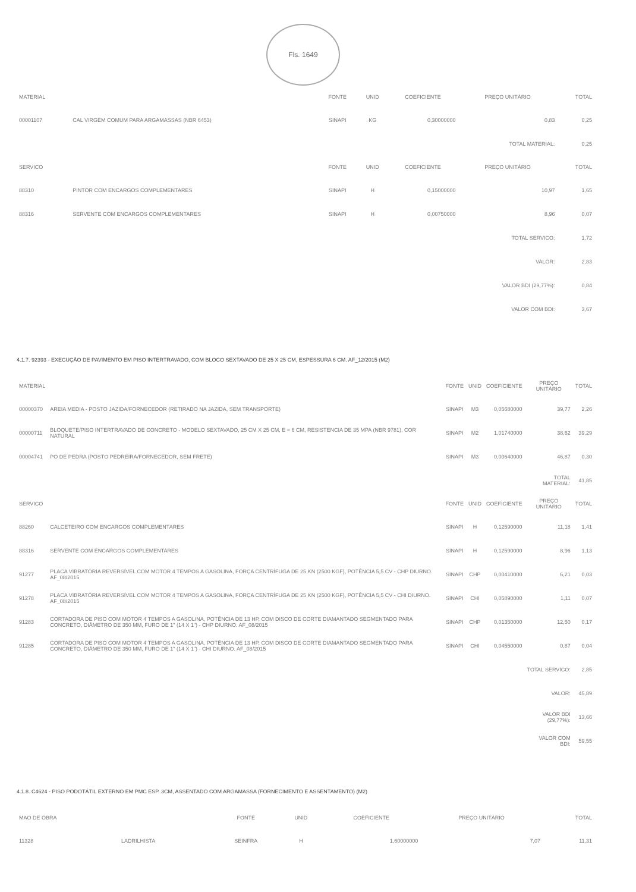Fls. 1649
| MATERIAL | | FONTE | UNID | COEFICIENTE | PREÇO UNITÁRIO | TOTAL |
| --- | --- | --- | --- | --- | --- | --- |
| 00001107 | CAL VIRGEM COMUM PARA ARGAMASSAS (NBR 6453) | SINAPI | KG | 0,30000000 | 0,83 | 0,25 |
| | | | | | TOTAL MATERIAL: | 0,25 |
| SERVICO | | FONTE | UNID | COEFICIENTE | PREÇO UNITÁRIO | TOTAL |
| 88310 | PINTOR COM ENCARGOS COMPLEMENTARES | SINAPI | H | 0,15000000 | 10,97 | 1,65 |
| 88316 | SERVENTE COM ENCARGOS COMPLEMENTARES | SINAPI | H | 0,00750000 | 8,96 | 0,07 |
| | | | | | TOTAL SERVICO: | 1,72 |
| | | | | | VALOR: | 2,83 |
| | | | | | VALOR BDI (29,77%): | 0,84 |
| | | | | | VALOR COM BDI: | 3,67 |
4.1.7. 92393 - EXECUÇÃO DE PAVIMENTO EM PISO INTERTRAVADO, COM BLOCO SEXTAVADO DE 25 X 25 CM, ESPESSURA 6 CM. AF_12/2015 (M2)
| MATERIAL | | FONTE | UNID | COEFICIENTE | PREÇO UNITÁRIO | TOTAL |
| --- | --- | --- | --- | --- | --- | --- |
| 00000370 | AREIA MEDIA - POSTO JAZIDA/FORNECEDOR (RETIRADO NA JAZIDA, SEM TRANSPORTE) | SINAPI | M3 | 0,05680000 | 39,77 | 2,26 |
| 00000711 | BLOQUETE/PISO INTERTRAVADO DE CONCRETO - MODELO SEXTAVADO, 25 CM X 25 CM, E = 6 CM, RESISTENCIA DE 35 MPA (NBR 9781), COR NATURAL | SINAPI | M2 | 1,01740000 | 38,62 | 39,29 |
| 00004741 | PO DE PEDRA (POSTO PEDREIRA/FORNECEDOR, SEM FRETE) | SINAPI | M3 | 0,00640000 | 46,87 | 0,30 |
| | | | | | TOTAL MATERIAL: | 41,85 |
| SERVICO | | FONTE | UNID | COEFICIENTE | PREÇO UNITÁRIO | TOTAL |
| 88260 | CALCETEIRO COM ENCARGOS COMPLEMENTARES | SINAPI | H | 0,12590000 | 11,18 | 1,41 |
| 88316 | SERVENTE COM ENCARGOS COMPLEMENTARES | SINAPI | H | 0,12590000 | 8,96 | 1,13 |
| 91277 | PLACA VIBRATÓRIA REVERSÍVEL COM MOTOR 4 TEMPOS A GASOLINA, FORÇA CENTRÍFUGA DE 25 KN (2500 KGF), POTÊNCIA 5,5 CV - CHP DIURNO. AF_08/2015 | SINAPI | CHP | 0,00410000 | 6,21 | 0,03 |
| 91278 | PLACA VIBRATÓRIA REVERSÍVEL COM MOTOR 4 TEMPOS A GASOLINA, FORÇA CENTRÍFUGA DE 25 KN (2500 KGF), POTÊNCIA 5,5 CV - CHI DIURNO. AF_08/2015 | SINAPI | CHI | 0,05890000 | 1,11 | 0,07 |
| 91283 | CORTADORA DE PISO COM MOTOR 4 TEMPOS A GASOLINA, POTÊNCIA DE 13 HP, COM DISCO DE CORTE DIAMANTADO SEGMENTADO PARA CONCRETO, DIÂMETRO DE 350 MM, FURO DE 1" (14 X 1") - CHP DIURNO. AF_08/2015 | SINAPI | CHP | 0,01350000 | 12,50 | 0,17 |
| 91285 | CORTADORA DE PISO COM MOTOR 4 TEMPOS A GASOLINA, POTÊNCIA DE 13 HP, COM DISCO DE CORTE DIAMANTADO SEGMENTADO PARA CONCRETO, DIÂMETRO DE 350 MM, FURO DE 1" (14 X 1") - CHI DIURNO. AF_08/2015 | SINAPI | CHI | 0,04550000 | 0,87 | 0,04 |
| | | | | | TOTAL SERVICO: | 2,85 |
| | | | | | VALOR: | 45,89 |
| | | | | | VALOR BDI (29,77%): | 13,66 |
| | | | | | VALOR COM BDI: | 59,55 |
4.1.8. C4624 - PISO PODOTÁTIL EXTERNO EM PMC ESP. 3CM, ASSENTADO COM ARGAMASSA (FORNECIMENTO E ASSENTAMENTO) (M2)
| MAO DE OBRA | | FONTE | UNID | COEFICIENTE | PREÇO UNITÁRIO | TOTAL |
| --- | --- | --- | --- | --- | --- | --- |
| 11328 | LADRILHISTA | SEINFRA | H | 1,60000000 | 7,07 | 11,31 |